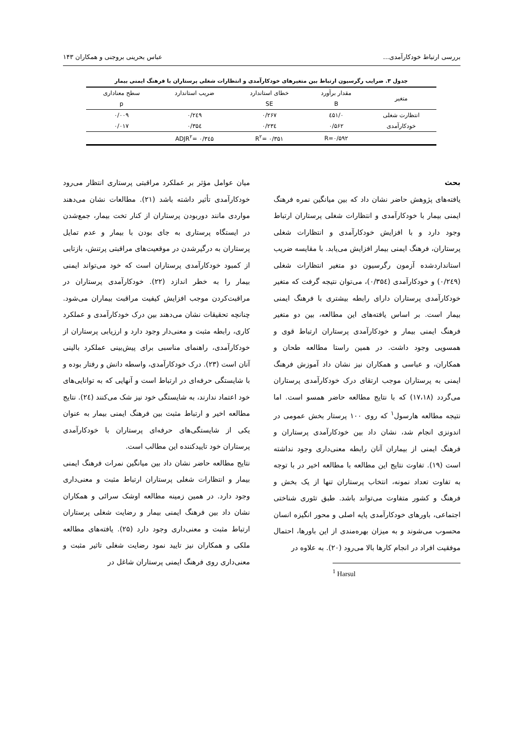بررسی ارتباط خودکارآمدی... عباس بحرینی بروجنی و همکاران ۱۴۳
جدول ۳. ضرایب رگرسیون ارتباط بین متغیرهای خودکارآمدی و انتظارات شغلی پرستاران با فرهنگ ایمنی بیمار
| متغیر | مقدار برآورد | خطای استاندارد | ضریب استاندارد | سطح معناداری |
| --- | --- | --- | --- | --- |
| | B | SE | | p |
| انتظارت شغلی | ۰/٤۵۱ | ۰/۲۶۷ | ۰/۲٤۹ | ۰/۰۰۹ |
| خودکارآمدی | ۰/۵۶۲ | ۰/۲۳٤ | ۰/۳۵٤ | ۰/۰۱۷ |
| | R=۰/۵۹۲ | R<sup>۲</sup>= ۰/۳۵۱ | ADJR<sup>۲</sup>= ۰/۳٤۵ | |
بحث
یافته‌های پژوهش حاضر نشان داد که بین میانگین نمره فرهنگ ایمنی بیمار با خودکارآمدی و انتظارات شغلی پرستاران ارتباط وجود دارد و با افزایش خودکارآمدی و انتظارات شغلی پرستاران، فرهنگ ایمنی بیمار افزایش می‌یابد. با مقایسه ضریب استانداردشده آزمون رگرسیون دو متغیر انتظارات شغلی (۰/۲٤۹) و خودکارآمدی (۰/۳۵٤)، می‌توان نتیجه گرفت که متغیر خودکارآمدی پرستاران دارای رابطه بیشتری با فرهنگ ایمنی بیمار است. بر اساس یافته‌های این مطالعه، بین دو متغیر فرهنگ ایمنی بیمار و خودکارآمدی پرستاران ارتباط قوی و همسویی وجود داشت. در همین راستا مطالعه طحان و همکاران، و عباسی و همکاران نیز نشان داد آموزش فرهنگ ایمنی به پرستاران موجب ارتقای درک خودکارآمدی پرستاران می‌گردد (۱۷،۱۸) که با نتایج مطالعه حاضر همسو است. اما نتیجه مطالعه هارسول<sup>۱</sup> که روی ۱۰۰ پرستار بخش عمومی در اندونزی انجام شد، نشان داد بین خودکارآمدی پرستاران و فرهنگ ایمنی از بیماران آنان رابطه معنی‌داری وجود نداشته است (۱۹). تفاوت نتایج این مطالعه با مطالعه اخیر در با توجه به تفاوت تعداد نمونه، انتخاب پرستاران تنها از یک بخش و فرهنگ و کشور متفاوت می‌تواند باشد. طبق تئوری شناختی اجتماعی، باورهای خودکارآمدی پایه اصلی و محور انگیزه انسان محسوب می‌شوند و به میزان بهره‌مندی از این باورها، احتمال موفقیت افراد در انجام کارها بالا می‌رود (۲۰). به علاوه در
<sup>1</sup> Harsul
میان عوامل مؤثر بر عملکرد مراقبتی پرستاری انتظار می‌رود خودکارآمدی تأثیر داشته باشد (۲۱). مطالعات نشان می‌دهند مواردی مانند دوربودن پرستاران از کنار تخت بیمار، جمع‌شدن در ایستگاه پرستاری به جای بودن با بیمار و عدم تمایل پرستاران به درگیرشدن در موقعیت‌های مراقبتی پرتنش، بازتابی از کمبود خودکارآمدی پرستاران است که خود می‌تواند ایمنی بیمار را به خطر اندازد (۲۲). خودکارآمدی پرستاران در مراقبت‌کردن موجب افزایش کیفیت مراقبت بیماران می‌شود. چنانچه تحقیقات نشان می‌دهند بین درک خودکارآمدی و عملکرد کاری، رابطه مثبت و معنی‌دار وجود دارد و ارزیابی پرستاران از خودکارآمدی، راهنمای مناسبی برای پیش‌بینی عملکرد بالینی آنان است (۲۳). درک خودکارآمدی، واسطه دانش و رفتار بوده و با شایستگی حرفه‌ای در ارتباط است و آنهایی که به توانایی‌های خود اعتماد ندارند، به شایستگی خود نیز شک می‌کنند (۲٤). نتایج مطالعه اخیر و ارتباط مثبت بین فرهنگ ایمنی بیمار به عنوان یکی از شایستگی‌های حرفه‌ای پرستاران با خودکارآمدی پرستاران خود تاییدکننده این مطالب است.
نتایج مطالعه حاضر نشان داد بین میانگین نمرات فرهنگ ایمنی بیمار و انتظارات شغلی پرستاران ارتباط مثبت و معنی‌داری وجود دارد. در همین زمینه مطالعه اوشک سرائی و همکاران نشان داد بین فرهنگ ایمنی بیمار و رضایت شغلی پرستاران ارتباط مثبت و معنی‌داری وجود دارد (۲۵). یافته‌های مطالعه ملکی و همکاران نیز تایید نمود رضایت شغلی تاثیر مثبت و معنی‌داری روی فرهنگ ایمنی پرستاران شاغل در